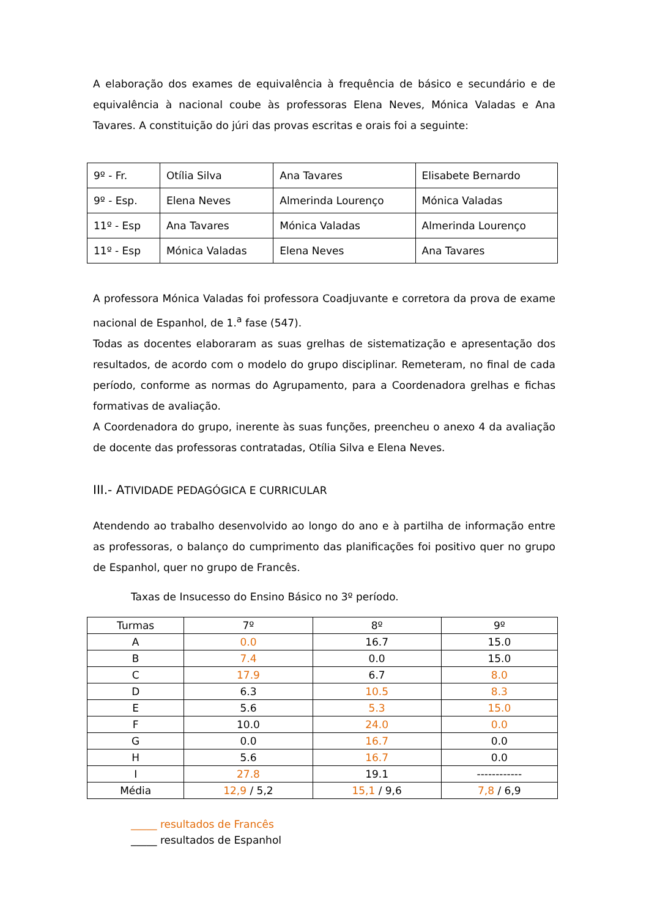A elaboração dos exames de equivalência à frequência de básico e secundário e de equivalência à nacional coube às professoras Elena Neves, Mónica Valadas e Ana Tavares. A constituição do júri das provas escritas e orais foi a seguinte:
| 9º - Fr. | Otília Silva | Ana Tavares | Elisabete Bernardo |
| 9º - Esp. | Elena Neves | Almerinda Lourenço | Mónica Valadas |
| 11º - Esp | Ana Tavares | Mónica Valadas | Almerinda Lourenço |
| 11º - Esp | Mónica Valadas | Elena Neves | Ana Tavares |
A professora Mónica Valadas foi professora Coadjuvante e corretora da prova de exame nacional de Espanhol, de 1.<sup>a</sup> fase (547).
Todas as docentes elaboraram as suas grelhas de sistematização e apresentação dos resultados, de acordo com o modelo do grupo disciplinar. Remeteram, no final de cada período, conforme as normas do Agrupamento, para a Coordenadora grelhas e fichas formativas de avaliação.
A Coordenadora do grupo, inerente às suas funções, preencheu o anexo 4 da avaliação de docente das professoras contratadas, Otília Silva e Elena Neves.
III.- ATIVIDADE PEDAGÓGICA E CURRICULAR
Atendendo ao trabalho desenvolvido ao longo do ano e à partilha de informação entre as professoras, o balanço do cumprimento das planificações foi positivo quer no grupo de Espanhol, quer no grupo de Francês.
Taxas de Insucesso do Ensino Básico no 3º período.
| Turmas | 7º | 8º | 9º |
| A | 0.0 | 16.7 | 15.0 |
| B | 7.4 | 0.0 | 15.0 |
| C | 17.9 | 6.7 | 8.0 |
| D | 6.3 | 10.5 | 8.3 |
| E | 5.6 | 5.3 | 15.0 |
| F | 10.0 | 24.0 | 0.0 |
| G | 0.0 | 16.7 | 0.0 |
| H | 5.6 | 16.7 | 0.0 |
| I | 27.8 | 19.1 | ------------ |
| Média | 12,9 / 5,2 | 15,1 / 9,6 | 7,8 / 6,9 |
_____ resultados de Francês
_____ resultados de Espanhol